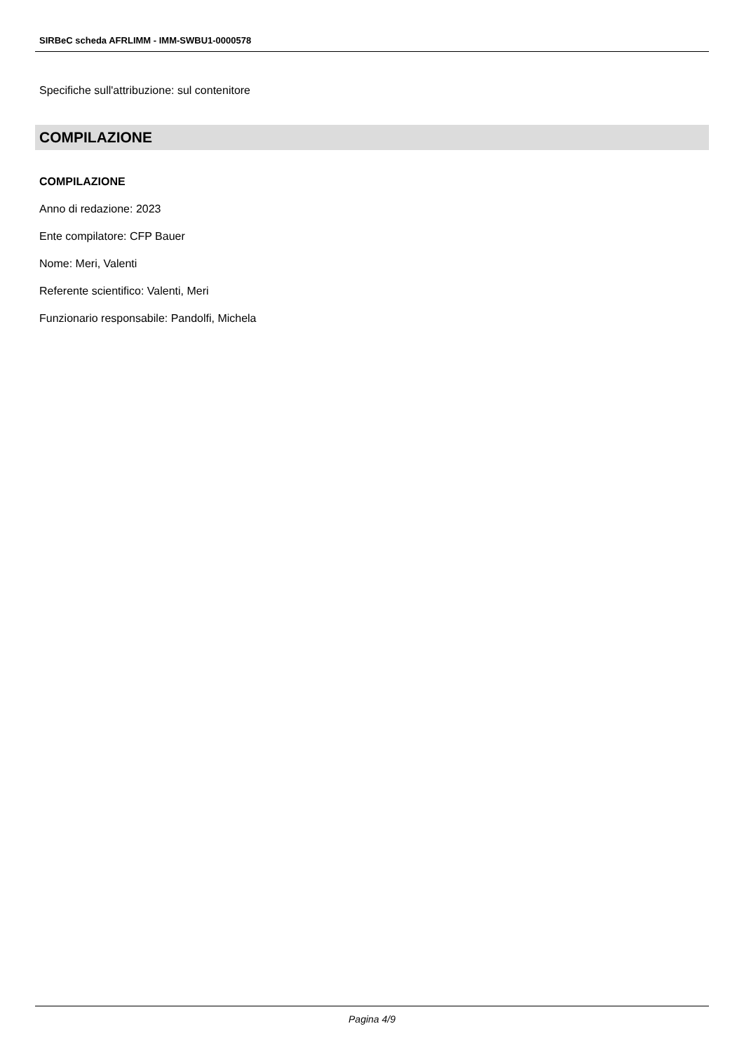SIRBeC scheda AFRLIMM - IMM-SWBU1-0000578
Specifiche sull'attribuzione: sul contenitore
COMPILAZIONE
COMPILAZIONE
Anno di redazione: 2023
Ente compilatore: CFP Bauer
Nome: Meri, Valenti
Referente scientifico: Valenti, Meri
Funzionario responsabile: Pandolfi, Michela
Pagina 4/9